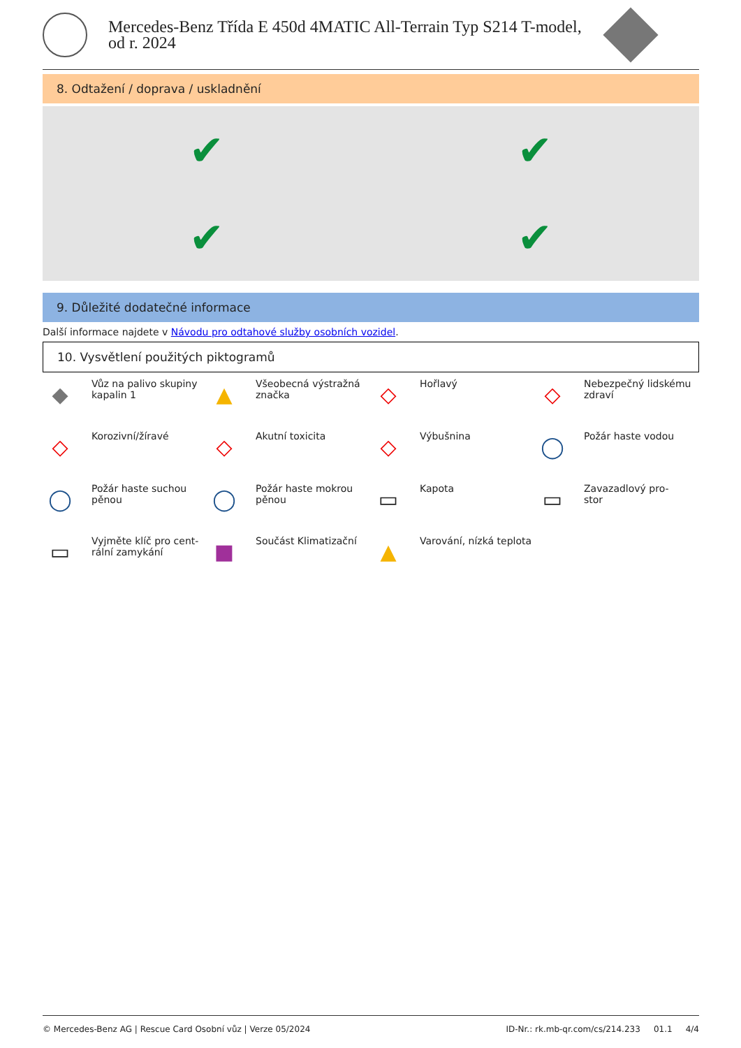Mercedes-Benz Třída E 450d 4MATIC All-Terrain Typ S214 T-model,
od r. 2024
8. Odtažení / doprava / uskladnění
✔
✔
✔
✔
9. Důležité dodatečné informace
Další informace najdete v Návodu pro odtahové služby osobních vozidel.
10. Vysvětlení použitých piktogramů
◆
Vůz na palivo skupiny kapalin 1
▲
Všeobecná výstražná značka
◇
Hořlavý
◇
Nebezpečný lidskému zdraví
◇
Korozivní/žíravé
◇
Akutní toxicita
◇
Výbušnina
◯
Požár haste vodou
◯
Požár haste suchou pěnou
◯
Požár haste mokrou pěnou
▭
Kapota
▭
Zavazadlový pro-
stor
▭
Vyjměte klíč pro cent-
rální zamykání
■
Součást Klimatizační
▲
Varování, nízká teplota
© Mercedes-Benz AG | Rescue Card Osobní vůz | Verze 05/2024 ID-Nr.: rk.mb-qr.com/cs/214.233 01.1 4/4